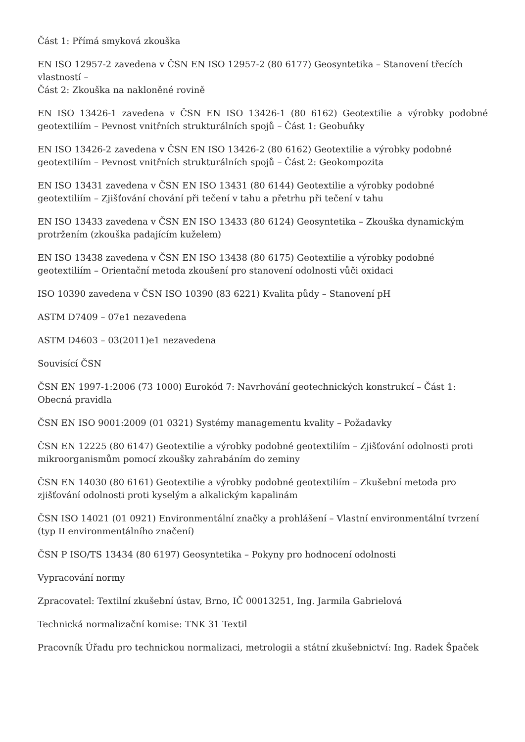Část 1: Přímá smyková zkouška
EN ISO 12957-2 zavedena v ČSN EN ISO 12957-2 (80 6177) Geosyntetika – Stanovení třecích vlastností –
Část 2: Zkouška na nakloněné rovině
EN ISO 13426-1 zavedena v ČSN EN ISO 13426-1 (80 6162) Geotextilie a výrobky podobné geotextiliím – Pevnost vnitřních strukturálních spojů – Část 1: Geobuňky
EN ISO 13426-2 zavedena v ČSN EN ISO 13426-2 (80 6162) Geotextilie a výrobky podobné geotextiliím – Pevnost vnitřních strukturálních spojů – Část 2: Geokompozita
EN ISO 13431 zavedena v ČSN EN ISO 13431 (80 6144) Geotextilie a výrobky podobné geotextiliím – Zjišťování chování při tečení v tahu a přetrhu při tečení v tahu
EN ISO 13433 zavedena v ČSN EN ISO 13433 (80 6124) Geosyntetika – Zkouška dynamickým protržením (zkouška padajícím kuželem)
EN ISO 13438 zavedena v ČSN EN ISO 13438 (80 6175) Geotextilie a výrobky podobné geotextiliím – Orientační metoda zkoušení pro stanovení odolnosti vůči oxidaci
ISO 10390 zavedena v ČSN ISO 10390 (83 6221) Kvalita půdy – Stanovení pH
ASTM D7409 – 07e1 nezavedena
ASTM D4603 – 03(2011)e1 nezavedena
Souvisící ČSN
ČSN EN 1997-1:2006 (73 1000) Eurokód 7: Navrhování geotechnických konstrukcí – Část 1: Obecná pravidla
ČSN EN ISO 9001:2009 (01 0321) Systémy managementu kvality – Požadavky
ČSN EN 12225 (80 6147) Geotextilie a výrobky podobné geotextiliím – Zjišťování odolnosti proti mikroorganismům pomocí zkoušky zahrabáním do zeminy
ČSN EN 14030 (80 6161) Geotextilie a výrobky podobné geotextiliím – Zkušební metoda pro zjišťování odolnosti proti kyselým a alkalickým kapalinám
ČSN ISO 14021 (01 0921) Environmentální značky a prohlášení – Vlastní environmentální tvrzení (typ II environmentálního značení)
ČSN P ISO/TS 13434 (80 6197) Geosyntetika – Pokyny pro hodnocení odolnosti
Vypracování normy
Zpracovatel: Textilní zkušební ústav, Brno, IČ 00013251, Ing. Jarmila Gabrielová
Technická normalizační komise: TNK 31 Textil
Pracovník Úřadu pro technickou normalizaci, metrologii a státní zkušebnictví: Ing. Radek Špaček